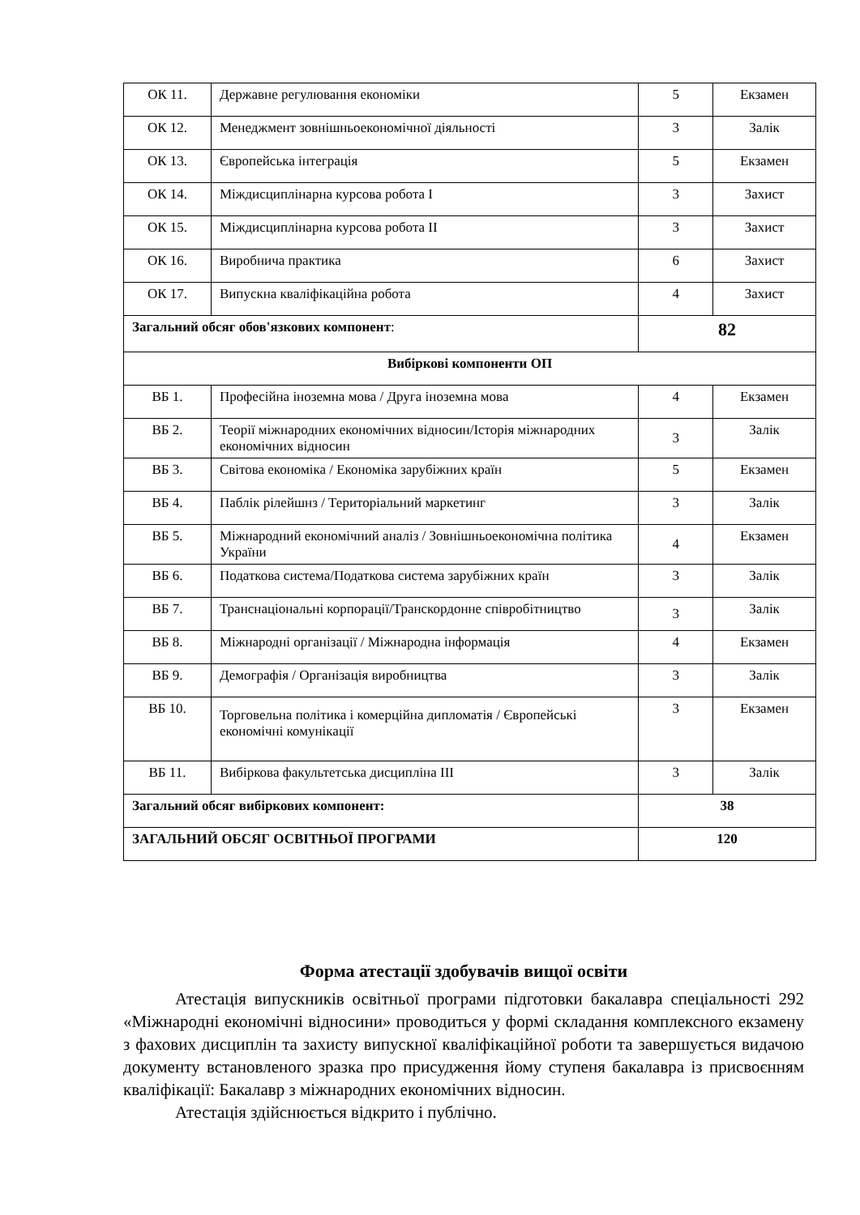| ОК 11. | Державне регулювання економіки | 5 | Екзамен |
| ОК 12. | Менеджмент зовнішньоекономічної діяльності | 3 | Залік |
| ОК 13. | Європейська інтеграція | 5 | Екзамен |
| ОК 14. | Міждисциплінарна курсова робота I | 3 | Захист |
| ОК 15. | Міждисциплінарна курсова робота II | 3 | Захист |
| ОК 16. | Виробнича практика | 6 | Захист |
| ОК 17. | Випускна кваліфікаційна робота | 4 | Захист |
| Загальний обсяг обов'язкових компонент : | | 82 | |
| Вибіркові компоненти ОП | | | |
| ВБ 1. | Професійна іноземна мова / Друга іноземна мова | 4 | Екзамен |
| ВБ 2. | Теорії міжнародних економічних відносин/Історія міжнародних економічних відносин | 3 | Залік |
| ВБ 3. | Світова економіка / Економіка зарубіжних країн | 5 | Екзамен |
| ВБ 4. | Паблік рілейшнз / Територіальний маркетинг | 3 | Залік |
| ВБ 5. | Міжнародний економічний аналіз / Зовнішньоекономічна політика України | 4 | Екзамен |
| ВБ 6. | Податкова система/Податкова система зарубіжних країн | 3 | Залік |
| ВБ 7. | Транснаціональні корпорації/Транскордонне співробітництво | 3 | Залік |
| ВБ 8. | Міжнародні організації / Міжнародна інформація | 4 | Екзамен |
| ВБ 9. | Демографія / Організація виробництва | 3 | Залік |
| ВБ 10. | Торговельна політика і комерційна дипломатія / Європейські економічні комунікації | 3 | Екзамен |
| ВБ 11. | Вибіркова факультетська дисципліна III | 3 | Залік |
| Загальний обсяг вибіркових компонент: | | 38 | |
| ЗАГАЛЬНИЙ ОБСЯГ ОСВІТНЬОЇ ПРОГРАМИ | | 120 | |
Форма атестації здобувачів вищої освіти
Атестація випускників освітньої програми підготовки бакалавра спеціальності 292 «Міжнародні економічні відносини» проводиться у формі складання комплексного екзамену з фахових дисциплін та захисту випускної кваліфікаційної роботи та завершується видачою документу встановленого зразка про присудження йому ступеня бакалавра із присвоєнням кваліфікації: Бакалавр з міжнародних економічних відносин.
Атестація здійснюється відкрито і публічно.